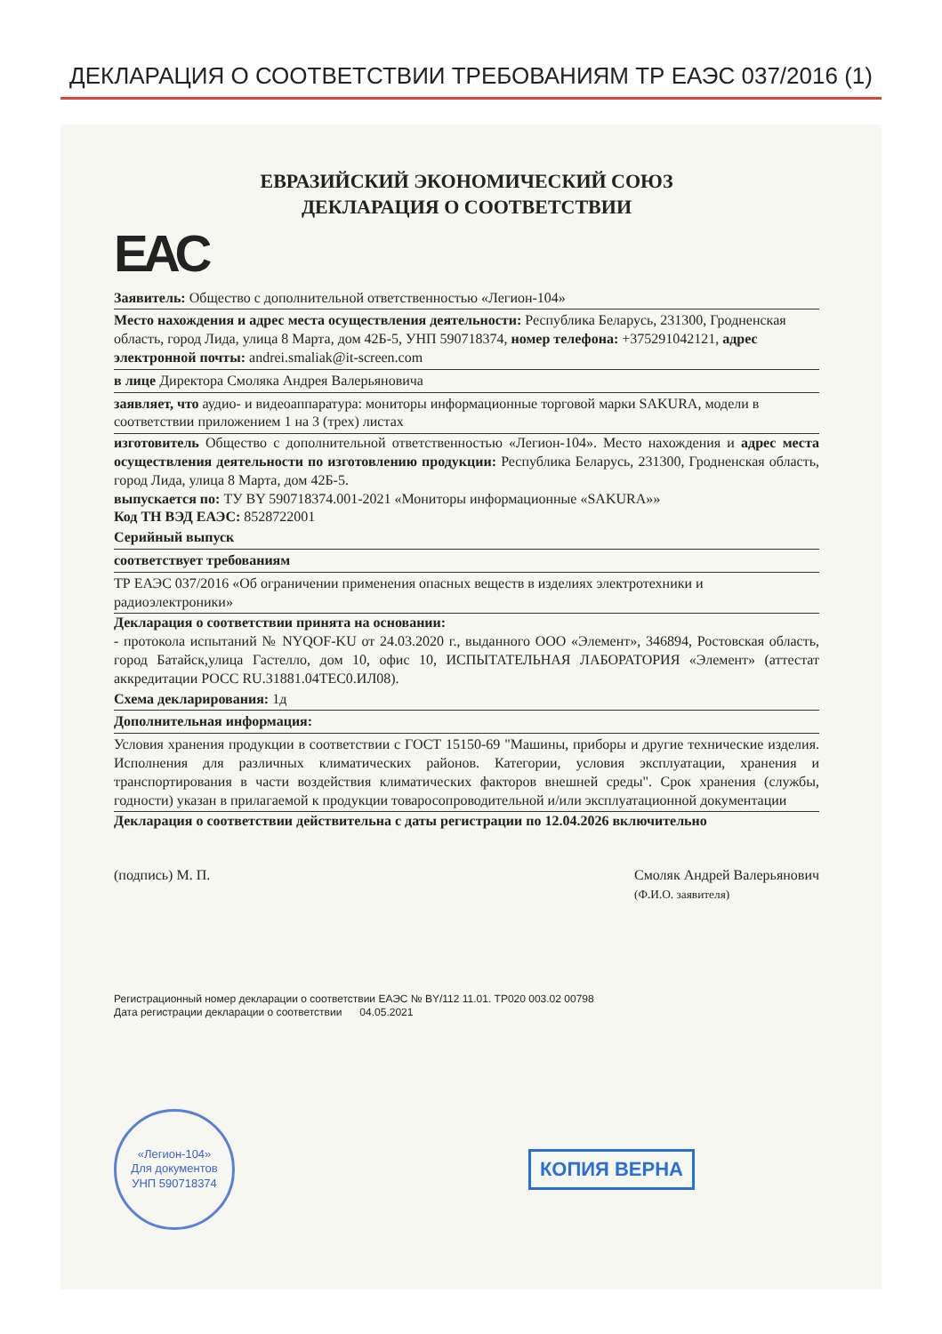ДЕКЛАРАЦИЯ О СООТВЕТСТВИИ ТРЕБОВАНИЯМ ТР ЕАЭС 037/2016 (1)
ЕВРАЗИЙСКИЙ ЭКОНОМИЧЕСКИЙ СОЮЗ
ДЕКЛАРАЦИЯ О СООТВЕТСТВИИ
EAC
Заявитель: Общество с дополнительной ответственностью «Легион-104»
Место нахождения и адрес места осуществления деятельности: Республика Беларусь, 231300, Гродненская область, город Лида, улица 8 Марта, дом 42Б-5, УНП 590718374, номер телефона: +375291042121, адрес электронной почты: andrei.smaliak@it-screen.com
в лице Директора Смоляка Андрея Валерьяновича
заявляет, что аудио- и видеоаппаратура: мониторы информационные торговой марки SAKURA, модели в соответствии приложением 1 на 3 (трех) листах
изготовитель Общество с дополнительной ответственностью «Легион-104». Место нахождения и адрес места осуществления деятельности по изготовлению продукции: Республика Беларусь, 231300, Гродненская область, город Лида, улица 8 Марта, дом 42Б-5.
выпускается по: ТУ BY 590718374.001-2021 «Мониторы информационные «SAKURA»»
Код ТН ВЭД ЕАЭС: 8528722001
Серийный выпуск
соответствует требованиям
ТР ЕАЭС 037/2016 «Об ограничении применения опасных веществ в изделиях электротехники и радиоэлектроники»
Декларация о соответствии принята на основании:
- протокола испытаний № NYQOF-KU от 24.03.2020 г., выданного ООО «Элемент», 346894, Ростовская область, город Батайск,улица Гастелло, дом 10, офис 10, ИСПЫТАТЕЛЬНАЯ ЛАБОРАТОРИЯ «Элемент» (аттестат аккредитации РОСС RU.31881.04ТЕС0.ИЛ08).
Схема декларирования: 1д
Дополнительная информация:
Условия хранения продукции в соответствии с ГОСТ 15150-69 "Машины, приборы и другие технические изделия. Исполнения для различных климатических районов. Категории, условия эксплуатации, хранения и транспортирования в части воздействия климатических факторов внешней среды". Срок хранения (службы, годности) указан в прилагаемой к продукции товаросопроводительной и/или эксплуатационной документации
Декларация о соответствии действительна с даты регистрации по 12.04.2026 включительно
(подпись) М. П. Смоляк Андрей Валерьянович
(Ф.И.О. заявителя)
Регистрационный номер декларации о соответствии ЕАЭС № BY/112 11.01. ТР020 003.02 00798
Дата регистрации декларации о соответствии 04.05.2021
«Легион-104»
Для документов
УНП 590718374
КОПИЯ ВЕРНА